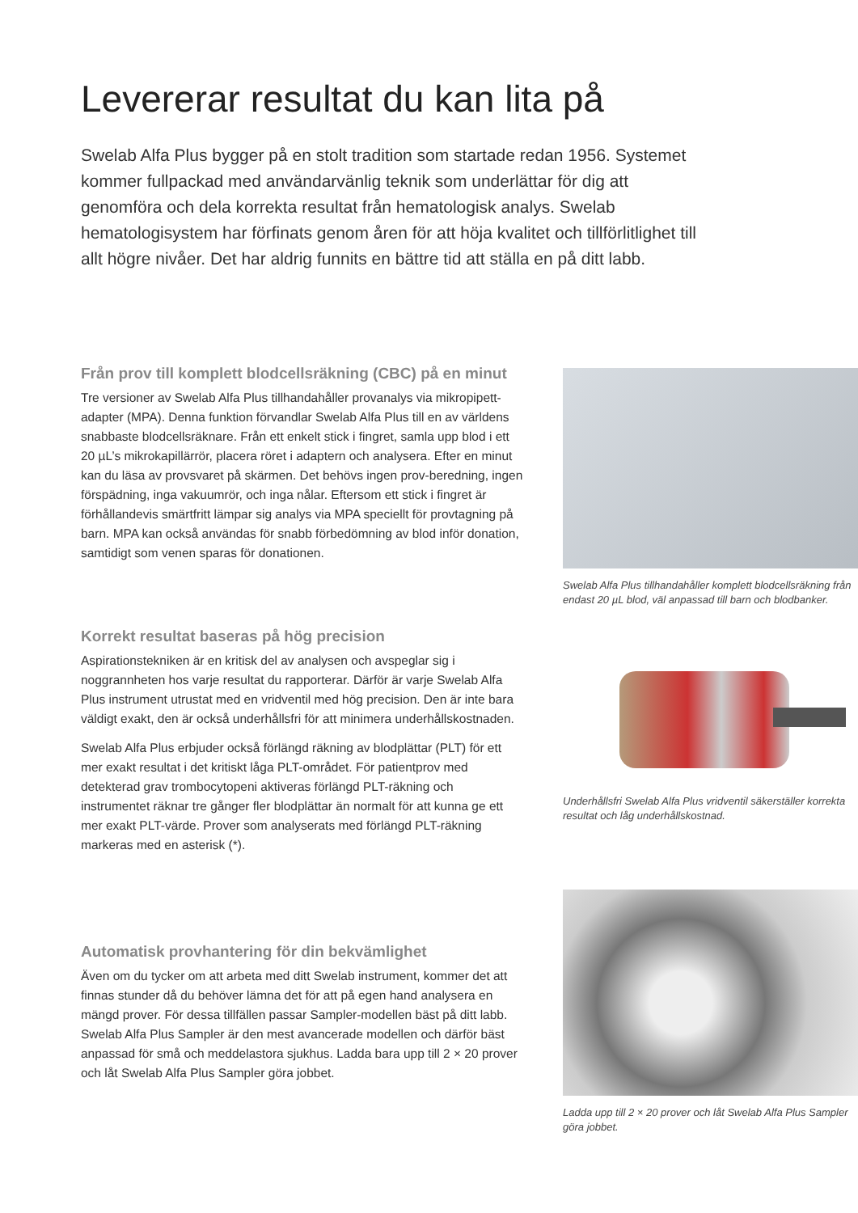Levererar resultat du kan lita på
Swelab Alfa Plus bygger på en stolt tradition som startade redan 1956. Systemet kommer fullpackad med användarvänlig teknik som underlättar för dig att genomföra och dela korrekta resultat från hematologisk analys. Swelab hematologisystem har förfinats genom åren för att höja kvalitet och tillförlitlighet till allt högre nivåer. Det har aldrig funnits en bättre tid att ställa en på ditt labb.
Från prov till komplett blodcellsräkning (CBC) på en minut
Tre versioner av Swelab Alfa Plus tillhandahåller provanalys via mikropipett-adapter (MPA). Denna funktion förvandlar Swelab Alfa Plus till en av världens snabbaste blodcellsräknare. Från ett enkelt stick i fingret, samla upp blod i ett 20 µL’s mikrokapillärrör, placera röret i adaptern och analysera. Efter en minut kan du läsa av provsvaret på skärmen. Det behövs ingen prov-beredning, ingen förspädning, inga vakuumrör, och inga nålar. Eftersom ett stick i fingret är förhållandevis smärtfritt lämpar sig analys via MPA speciellt för provtagning på barn. MPA kan också användas för snabb förbedömning av blod inför donation, samtidigt som venen sparas för donationen.
Korrekt resultat baseras på hög precision
Aspirationstekniken är en kritisk del av analysen och avspeglar sig i noggrannheten hos varje resultat du rapporterar. Därför är varje Swelab Alfa Plus instrument utrustat med en vridventil med hög precision. Den är inte bara väldigt exakt, den är också underhållsfri för att minimera underhållskostnaden.
Swelab Alfa Plus erbjuder också förlängd räkning av blodplättar (PLT) för ett mer exakt resultat i det kritiskt låga PLT-området. För patientprov med detekterad grav trombocytopeni aktiveras förlängd PLT-räkning och instrumentet räknar tre gånger fler blodplättar än normalt för att kunna ge ett mer exakt PLT-värde. Prover som analyserats med förlängd PLT-räkning markeras med en asterisk (*).
Automatisk provhantering för din bekvämlighet
Även om du tycker om att arbeta med ditt Swelab instrument, kommer det att finnas stunder då du behöver lämna det för att på egen hand analysera en mängd prover. För dessa tillfällen passar Sampler-modellen bäst på ditt labb. Swelab Alfa Plus Sampler är den mest avancerade modellen och därför bäst anpassad för små och meddelastora sjukhus. Ladda bara upp till 2 × 20 prover och låt Swelab Alfa Plus Sampler göra jobbet.
Swelab Alfa Plus tillhandahåller komplett blodcellsräkning från endast 20 µL blod, väl anpassad till barn och blodbanker.
Underhållsfri Swelab Alfa Plus vridventil säkerställer korrekta resultat och låg underhållskostnad.
Ladda upp till 2 × 20 prover och låt Swelab Alfa Plus Sampler göra jobbet.